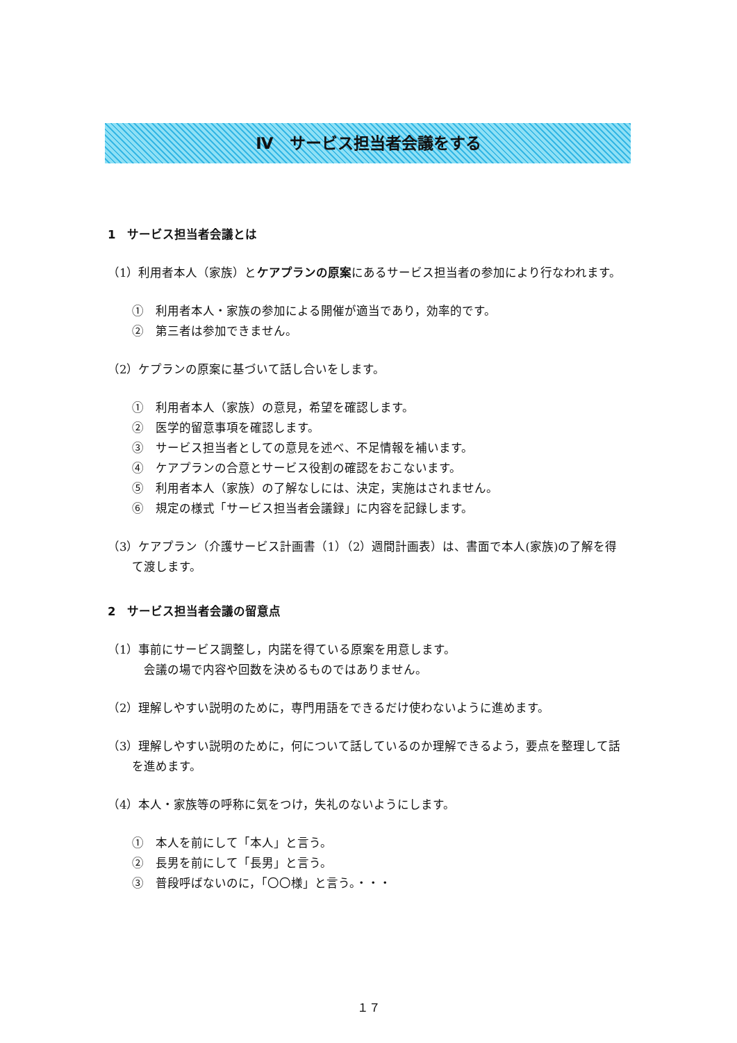Ⅳ　サービス担当者会議をする
1　サービス担当者会議とは
（1）利用者本人（家族）とケアプランの原案にあるサービス担当者の参加により行なわれます。
①　利用者本人・家族の参加による開催が適当であり，効率的です。
②　第三者は参加できません。
（2）ケプランの原案に基づいて話し合いをします。
①　利用者本人（家族）の意見，希望を確認します。
②　医学的留意事項を確認します。
③　サービス担当者としての意見を述べ、不足情報を補います。
④　ケアプランの合意とサービス役割の確認をおこないます。
⑤　利用者本人（家族）の了解なしには、決定，実施はされません。
⑥　規定の様式「サービス担当者会議録」に内容を記録します。
（3）ケアプラン（介護サービス計画書（1）（2）週間計画表）は、書面で本人(家族)の了解を得て渡します。
2　サービス担当者会議の留意点
（1）事前にサービス調整し，内諾を得ている原案を用意します。
　会議の場で内容や回数を決めるものではありません。
（2）理解しやすい説明のために，専門用語をできるだけ使わないように進めます。
（3）理解しやすい説明のために，何について話しているのか理解できるよう，要点を整理して話を進めます。
（4）本人・家族等の呼称に気をつけ，失礼のないようにします。
①　本人を前にして「本人」と言う。
②　長男を前にして「長男」と言う。
③　普段呼ばないのに，「〇〇様」と言う。・・・
１７